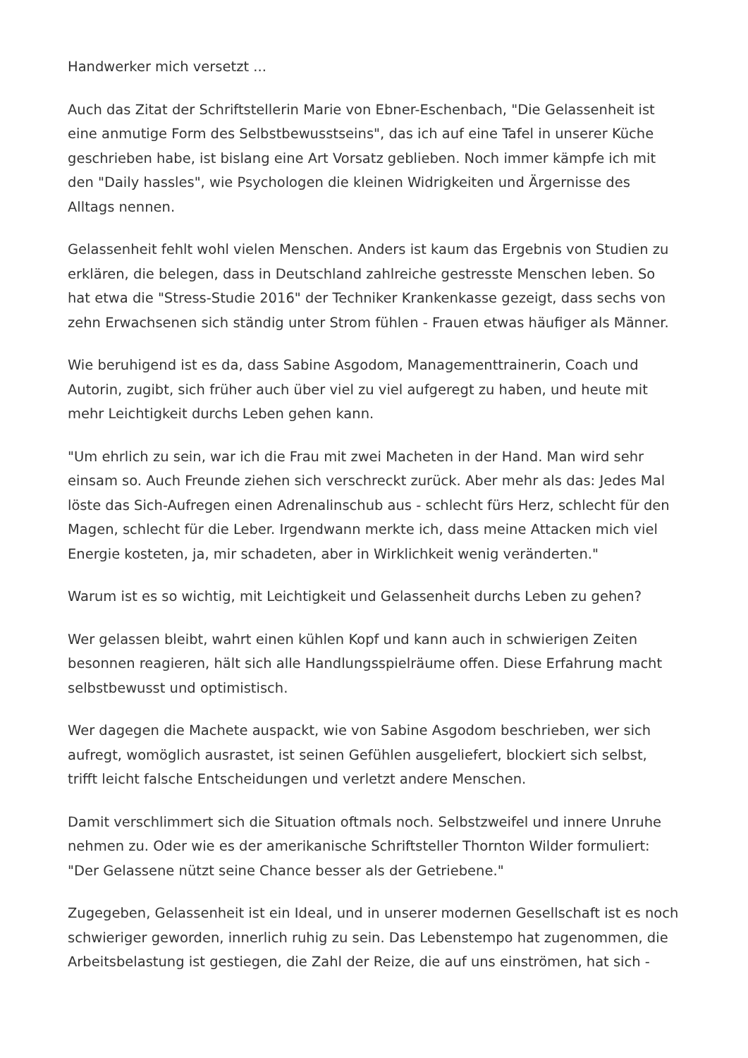Handwerker mich versetzt ...
Auch das Zitat der Schriftstellerin Marie von Ebner-Eschenbach, "Die Gelassenheit ist eine anmutige Form des Selbstbewusstseins", das ich auf eine Tafel in unserer Küche geschrieben habe, ist bislang eine Art Vorsatz geblieben. Noch immer kämpfe ich mit den "Daily hassles", wie Psychologen die kleinen Widrigkeiten und Ärgernisse des Alltags nennen.
Gelassenheit fehlt wohl vielen Menschen. Anders ist kaum das Ergebnis von Studien zu erklären, die belegen, dass in Deutschland zahlreiche gestresste Menschen leben. So hat etwa die "Stress-Studie 2016" der Techniker Krankenkasse gezeigt, dass sechs von zehn Erwachsenen sich ständig unter Strom fühlen - Frauen etwas häufiger als Männer.
Wie beruhigend ist es da, dass Sabine Asgodom, Managementtrainerin, Coach und Autorin, zugibt, sich früher auch über viel zu viel aufgeregt zu haben, und heute mit mehr Leichtigkeit durchs Leben gehen kann.
"Um ehrlich zu sein, war ich die Frau mit zwei Macheten in der Hand. Man wird sehr einsam so. Auch Freunde ziehen sich verschreckt zurück. Aber mehr als das: Jedes Mal löste das Sich-Aufregen einen Adrenalinschub aus - schlecht fürs Herz, schlecht für den Magen, schlecht für die Leber. Irgendwann merkte ich, dass meine Attacken mich viel Energie kosteten, ja, mir schadeten, aber in Wirklichkeit wenig veränderten."
Warum ist es so wichtig, mit Leichtigkeit und Gelassenheit durchs Leben zu gehen?
Wer gelassen bleibt, wahrt einen kühlen Kopf und kann auch in schwierigen Zeiten besonnen reagieren, hält sich alle Handlungsspielräume offen. Diese Erfahrung macht selbstbewusst und optimistisch.
Wer dagegen die Machete auspackt, wie von Sabine Asgodom beschrieben, wer sich aufregt, womöglich ausrastet, ist seinen Gefühlen ausgeliefert, blockiert sich selbst, trifft leicht falsche Entscheidungen und verletzt andere Menschen.
Damit verschlimmert sich die Situation oftmals noch. Selbstzweifel und innere Unruhe nehmen zu. Oder wie es der amerikanische Schriftsteller Thornton Wilder formuliert: "Der Gelassene nützt seine Chance besser als der Getriebene."
Zugegeben, Gelassenheit ist ein Ideal, und in unserer modernen Gesellschaft ist es noch schwieriger geworden, innerlich ruhig zu sein. Das Lebenstempo hat zugenommen, die Arbeitsbelastung ist gestiegen, die Zahl der Reize, die auf uns einströmen, hat sich -